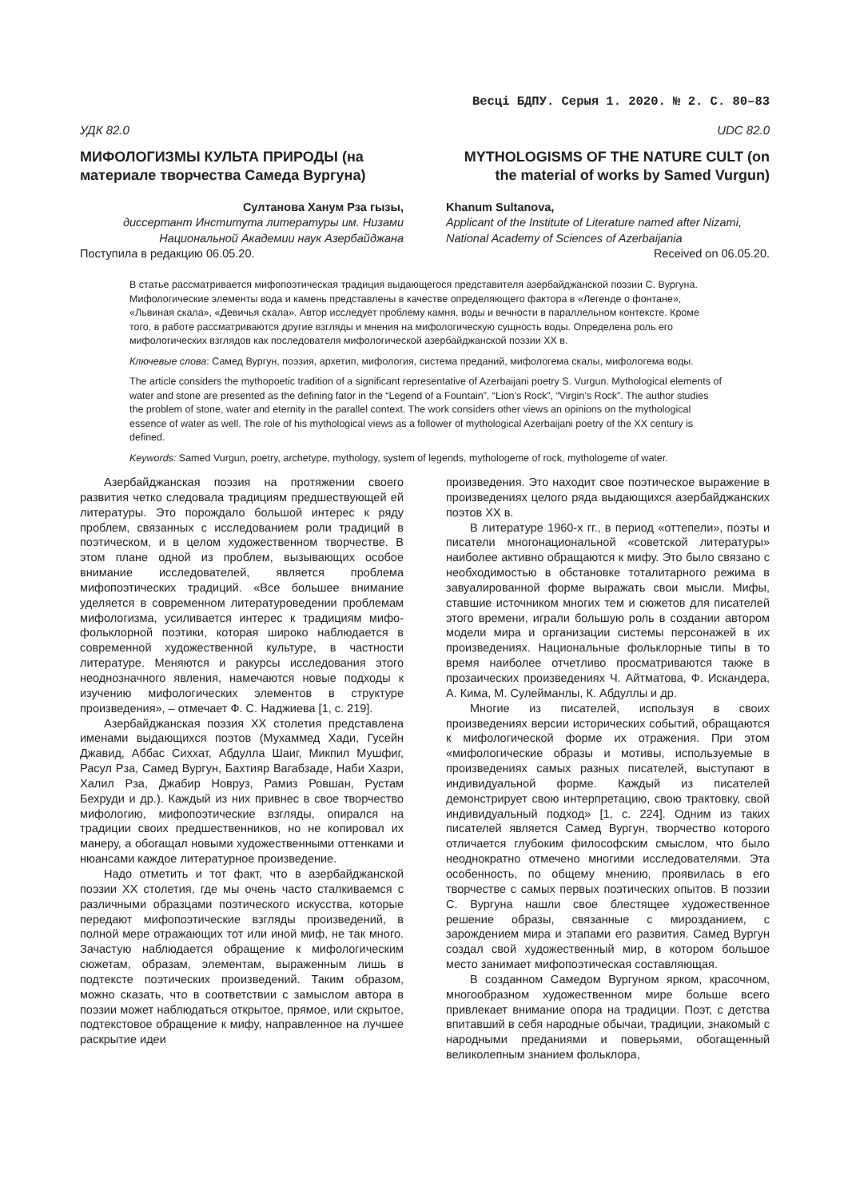Весці БДПУ. Серыя 1. 2020. № 2. С. 80–83
УДК 82.0
МИФОЛОГИЗМЫ КУЛЬТА ПРИРОДЫ (на материале творчества Самеда Вургуна)
Султанова Ханум Рза гызы,
диссертант Института литературы им. Низами Национальной Академии наук Азербайджана
Поступила в редакцию 06.05.20.
UDC 82.0
MYTHOLOGISMS OF THE NATURE CULT (on the material of works by Samed Vurgun)
Khanum Sultanova,
Applicant of the Institute of Literature named after Nizami, National Academy of Sciences of Azerbaijania
Received on 06.05.20.
В статье рассматривается мифопоэтическая традиция выдающегося представителя азербайджанской поэзии С. Вургуна. Мифологические элементы вода и камень представлены в качестве определяющего фактора в «Легенде о фонтане», «Львиная скала», «Девичья скала». Автор исследует проблему камня, воды и вечности в параллельном контексте. Кроме того, в работе рассматриваются другие взгляды и мнения на мифологическую сущность воды. Определена роль его мифологических взглядов как последователя мифологической азербайджанской поэзии XX в.
Ключевые слова: Самед Вургун, поэзия, архетип, мифология, система преданий, мифологема скалы, мифологема воды.
The article considers the mythopoetic tradition of a significant representative of Azerbaijani poetry S. Vurgun. Mythological elements of water and stone are presented as the defining fator in the “Legend of a Fountain”, “Lion’s Rock”, “Virgin’s Rock”. The author studies the problem of stone, water and eternity in the parallel context. The work considers other views an opinions on the mythological essence of water as well. The role of his mythological views as a follower of mythological Azerbaijani poetry of the XX century is defined.
Keywords: Samed Vurgun, poetry, archetype, mythology, system of legends, mythologeme of rock, mythologeme of water.
Азербайджанская поэзия на протяжении своего развития четко следовала традициям предшествующей ей литературы. Это порождало большой интерес к ряду проблем, связанных с исследованием роли традиций в поэтическом, и в целом художественном творчестве. В этом плане одной из проблем, вызывающих особое внимание исследователей, является проблема мифопоэтических традиций. «Все большее внимание уделяется в современном литературоведении проблемам мифологизма, усиливается интерес к традициям мифо-фольклорной поэтики, которая широко наблюдается в современной художественной культуре, в частности литературе. Меняются и ракурсы исследования этого неоднозначного явления, намечаются новые подходы к изучению мифологических элементов в структуре произведения», – отмечает Ф. С. Наджиева [1, с. 219].
Азербайджанская поэзия XX столетия представлена именами выдающихся поэтов (Мухаммед Хади, Гусейн Джавид, Аббас Сиххат, Абдулла Шаиг, Микпил Мушфиг, Расул Рза, Самед Вургун, Бахтияр Вагабзаде, Наби Хазри, Халил Рза, Джабир Новруз, Рамиз Ровшан, Рустам Бехруди и др.). Каждый из них привнес в свое творчество мифологию, мифопоэтические взгляды, опирался на традиции своих предшественников, но не копировал их манеру, а обогащал новыми художественными оттенками и нюансами каждое литературное произведение.
Надо отметить и тот факт, что в азербайджанской поэзии XX столетия, где мы очень часто сталкиваемся с различными образцами поэтического искусства, которые передают мифопоэтические взгляды произведений, в полной мере отражающих тот или иной миф, не так много. Зачастую наблюдается обращение к мифологическим сюжетам, образам, элементам, выраженным лишь в подтексте поэтических произведений. Таким образом, можно сказать, что в соответствии с замыслом автора в поэзии может наблюдаться открытое, прямое, или скрытое, подтекстовое обращение к мифу, направленное на лучшее раскрытие идеи
произведения. Это находит свое поэтическое выражение в произведениях целого ряда выдающихся азербайджанских поэтов XX в.
В литературе 1960-х гг., в период «оттепели», поэты и писатели многонациональной «советской литературы» наиболее активно обращаются к мифу. Это было связано с необходимостью в обстановке тоталитарного режима в завуалированной форме выражать свои мысли. Мифы, ставшие источником многих тем и сюжетов для писателей этого времени, играли большую роль в создании автором модели мира и организации системы персонажей в их произведениях. Национальные фольклорные типы в то время наиболее отчетливо просматриваются также в прозаических произведениях Ч. Айтматова, Ф. Искандера, А. Кима, М. Сулейманлы, К. Абдуллы и др.
Многие из писателей, используя в своих произведениях версии исторических событий, обращаются к мифологической форме их отражения. При этом «мифологические образы и мотивы, используемые в произведениях самых разных писателей, выступают в индивидуальной форме. Каждый из писателей демонстрирует свою интерпретацию, свою трактовку, свой индивидуальный подход» [1, с. 224]. Одним из таких писателей является Самед Вургун, творчество которого отличается глубоким философским смыслом, что было неоднократно отмечено многими исследователями. Эта особенность, по общему мнению, проявилась в его творчестве с самых первых поэтических опытов. В поэзии С. Вургуна нашли свое блестящее художественное решение образы, связанные с мирозданием, с зарождением мира и этапами его развития. Самед Вургун создал свой художественный мир, в котором большое место занимает мифопоэтическая составляющая.
В созданном Самедом Вургуном ярком, красочном, многообразном художественном мире больше всего привлекает внимание опора на традиции. Поэт, с детства впитавший в себя народные обычаи, традиции, знакомый с народными преданиями и поверьями, обогащенный великолепным знанием фольклора,